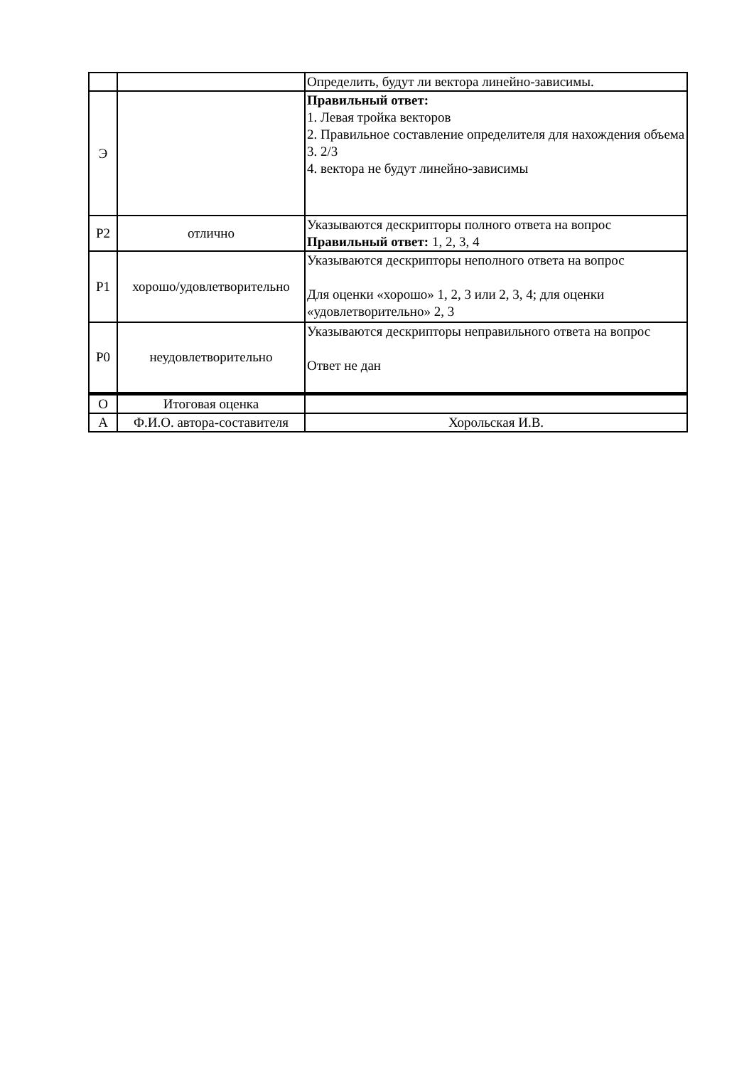| | | Определить, будут ли вектора линейно-зависимы. |
| Э | | Правильный ответ: 1. Левая тройка векторов 2. Правильное составление определителя для нахождения объема 3. 2/3 4. вектора не будут линейно-зависимы |
| Р2 | отлично | Указываются дескрипторы полного ответа на вопрос Правильный ответ: 1, 2, 3, 4 |
| Р1 | хорошо/удовлетворительно | Указываются дескрипторы неполного ответа на вопрос Для оценки «хорошо» 1, 2, 3 или 2, 3, 4; для оценки «удовлетворительно» 2, 3 |
| Р0 | неудовлетворительно | Указываются дескрипторы неправильного ответа на вопрос Ответ не дан |
| О | Итоговая оценка | |
| А | Ф.И.О. автора-составителя | Хорольская И.В. |